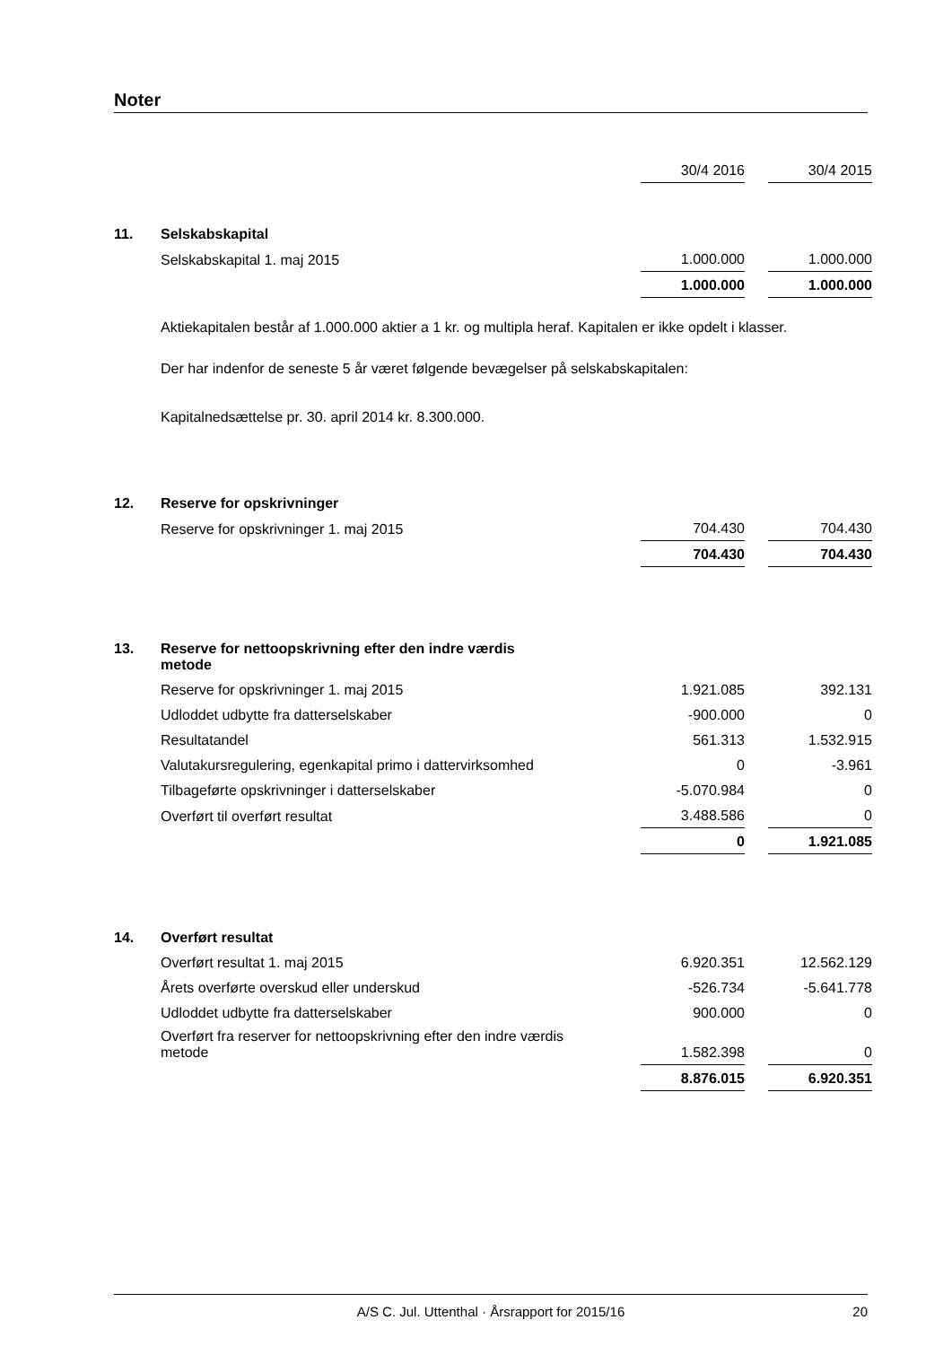Noter
| | | 30/4 2016 | | 30/4 2015 |
| 11. | Selskabskapital | | | |
| | Selskabskapital 1. maj 2015 | 1.000.000 | | 1.000.000 |
| | | 1.000.000 | | 1.000.000 |
| | Aktiekapitalen består af 1.000.000 aktier a 1 kr. og multipla heraf. Kapitalen er ikke opdelt i klasser. | | | |
| | Der har indenfor de seneste 5 år været følgende bevægelser på selskabskapitalen: | | | |
| | Kapitalnedsættelse pr. 30. april 2014 kr. 8.300.000. | | | |
| 12. | Reserve for opskrivninger | | | |
| | Reserve for opskrivninger 1. maj 2015 | 704.430 | | 704.430 |
| | | 704.430 | | 704.430 |
| 13. | Reserve for nettoopskrivning efter den indre værdis metode | | | |
| | Reserve for opskrivninger 1. maj 2015 | 1.921.085 | | 392.131 |
| | Udloddet udbytte fra datterselskaber | -900.000 | | 0 |
| | Resultatandel | 561.313 | | 1.532.915 |
| | Valutakursregulering, egenkapital primo i dattervirksomhed | 0 | | -3.961 |
| | Tilbageførte opskrivninger i datterselskaber | -5.070.984 | | 0 |
| | Overført til overført resultat | 3.488.586 | | 0 |
| | | 0 | | 1.921.085 |
| 14. | Overført resultat | | | |
| | Overført resultat 1. maj 2015 | 6.920.351 | | 12.562.129 |
| | Årets overførte overskud eller underskud | -526.734 | | -5.641.778 |
| | Udloddet udbytte fra datterselskaber | 900.000 | | 0 |
| | Overført fra reserver for nettoopskrivning efter den indre værdis metode | 1.582.398 | | 0 |
| | | 8.876.015 | | 6.920.351 |
A/S C. Jul. Uttenthal · Årsrapport for 2015/16 20